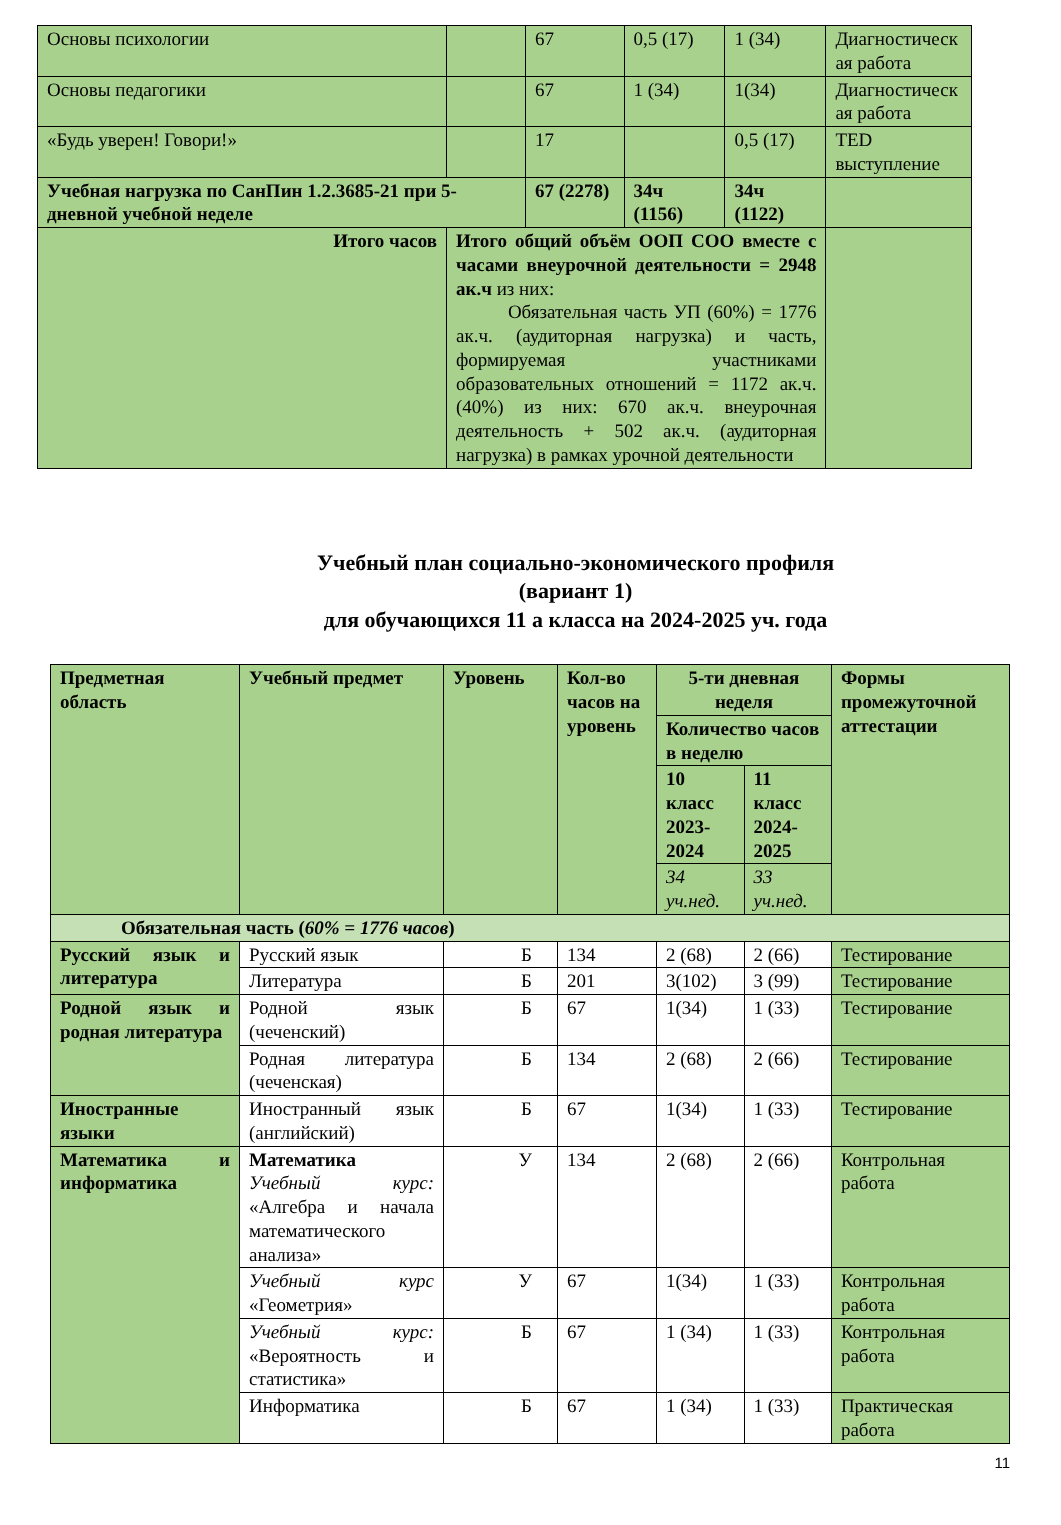| Основы психологии | | 67 | 0,5 (17) | 1 (34) | Диагностическ ая работа |
| Основы педагогики | | 67 | 1 (34) | 1(34) | Диагностическ ая работа |
| «Будь уверен! Говори!» | | 17 | | 0,5 (17) | TED выступление |
| Учебная нагрузка по СанПин 1.2.3685-21 при 5-дневной учебной неделе | | 67 (2278) | 34ч (1156) | 34ч (1122) | |
| Итого часов | Итого общий объём ООП СОО вместе с часами внеурочной деятельности = 2948 ак.ч из них: Обязательная часть УП (60%) = 1776 ак.ч. (аудиторная нагрузка) и часть, формируемая участниками образовательных отношений = 1172 ак.ч. (40%) из них: 670 ак.ч. внеурочная деятельность + 502 ак.ч. (аудиторная нагрузка) в рамках урочной деятельности | | | | |
Учебный план социально-экономического профиля
(вариант 1)
для обучающихся 11 а класса на 2024-2025 уч. года
| Предметная область | Учебный предмет | Уровень | Кол-во часов на уровень | 5-ти дневная неделя | | Формы промежуточной аттестации |
| --- | --- | --- | --- | --- | --- | --- |
| | | | | Количество часов в неделю | | |
| | | | | 10 класс 2023-2024 | 11 класс 2024-2025 | |
| | | | | 34 уч.нед. | 33 уч.нед. | |
| Обязательная часть ( 60% = 1776 часов ) | | | | | | |
| Русский язык и литература | Русский язык | Б | 134 | 2 (68) | 2 (66) | Тестирование |
| | Литература | Б | 201 | 3(102) | 3 (99) | Тестирование |
| Родной язык и родная литература | Родной язык (чеченский) | Б | 67 | 1(34) | 1 (33) | Тестирование |
| | Родная литература (чеченская) | Б | 134 | 2 (68) | 2 (66) | Тестирование |
| Иностранные языки | Иностранный язык (английский) | Б | 67 | 1(34) | 1 (33) | Тестирование |
| Математика и информатика | Математика Учебный курс: «Алгебра и начала математического анализа» | У | 134 | 2 (68) | 2 (66) | Контрольная работа |
| | Учебный курс «Геометрия» | У | 67 | 1(34) | 1 (33) | Контрольная работа |
| | Учебный курс: «Вероятность и статистика» | Б | 67 | 1 (34) | 1 (33) | Контрольная работа |
| | Информатика | Б | 67 | 1 (34) | 1 (33) | Практическая работа |
11